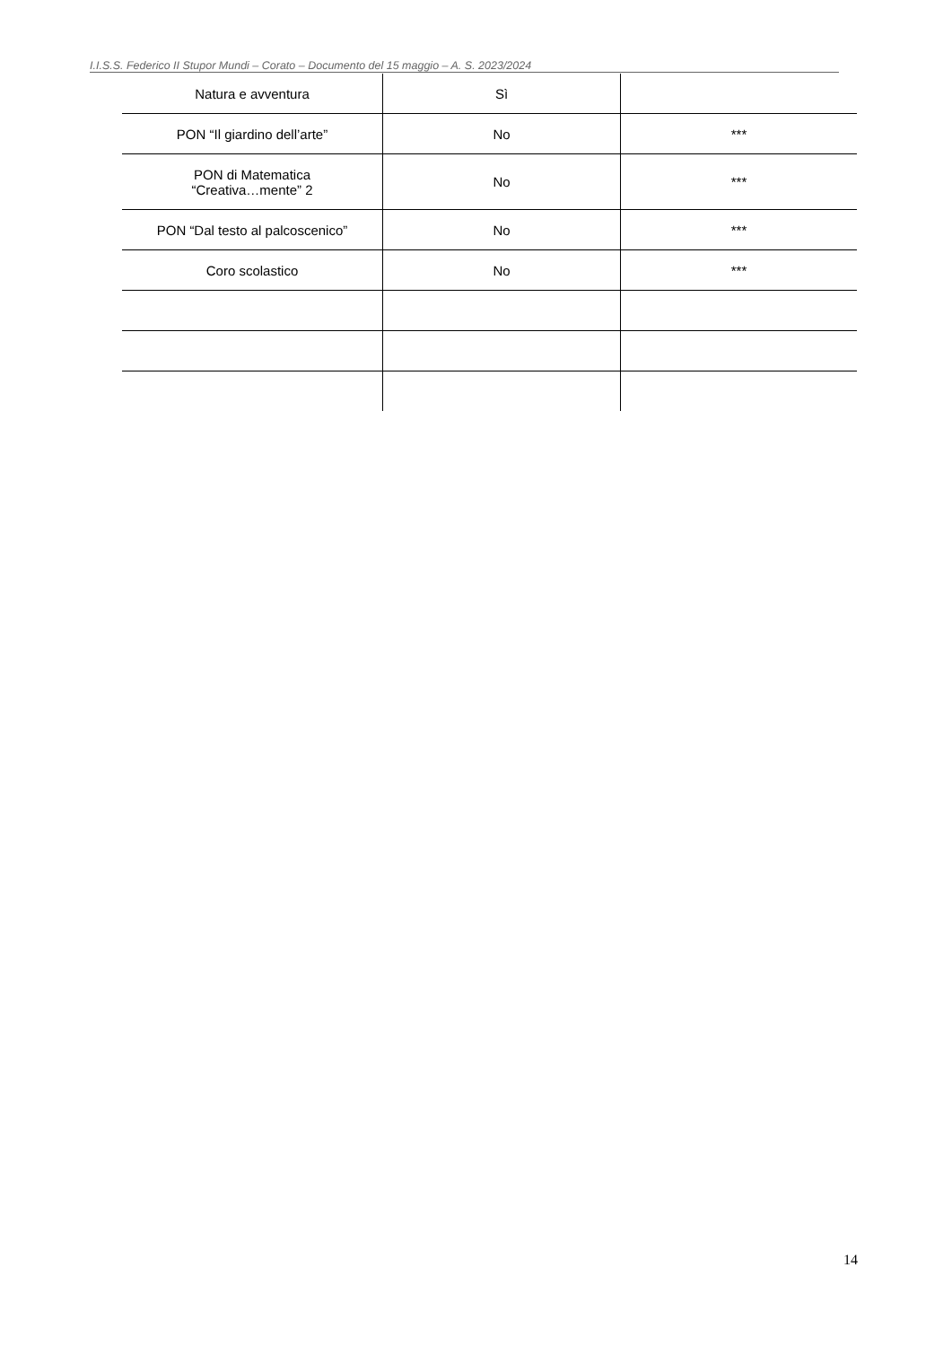I.I.S.S. Federico II Stupor Mundi – Corato – Documento del 15 maggio – A. S. 2023/2024
| Natura e avventura | Sì | |
| PON “Il giardino dell’arte” | No | *** |
| PON di Matematica “Creativa…mente” 2 | No | *** |
| PON “Dal testo al palcoscenico” | No | *** |
| Coro scolastico | No | *** |
14